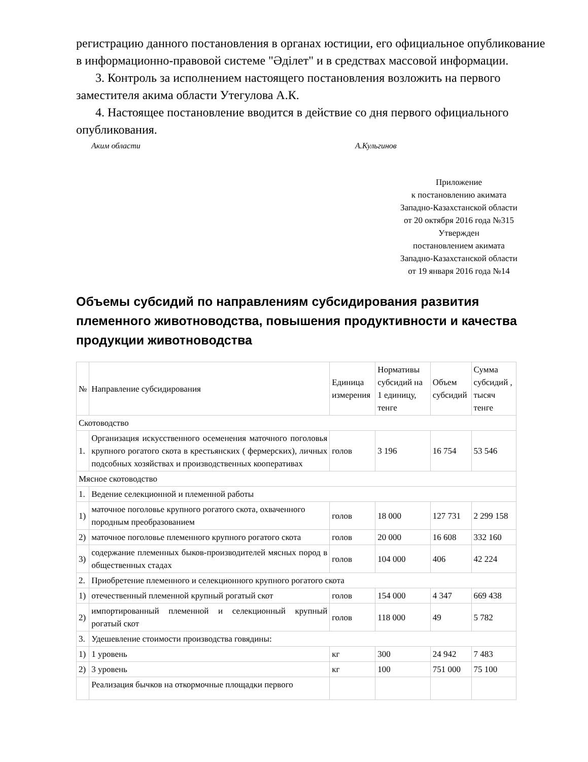регистрацию данного постановления в органах юстиции, его официальное опубликование в информационно-правовой системе "Әділет" и в средствах массовой информации.
3. Контроль за исполнением настоящего постановления возложить на первого заместителя акима области Утегулова А.К.
4. Настоящее постановление вводится в действие со дня первого официального опубликования.
Аким области А.Кульгинов
Приложение
к постановлению акимата
Западно-Казахстанской области
от 20 октября 2016 года №315
Утвержден
постановлением акимата
Западно-Казахстанской области
от 19 января 2016 года №14
Объемы субсидий по направлениям субсидирования развития племенного животноводства, повышения продуктивности и качества продукции животноводства
| № | Направление субсидирования | Единица измерения | Нормативы субсидий на 1 единицу, тенге | Объем субсидий | Сумма субсидий , тысяч тенге |
| --- | --- | --- | --- | --- | --- |
| Скотоводство | | | | | |
| 1. | Организация искусственного осеменения маточного поголовья крупного рогатого скота в крестьянских ( фермерских), личных подсобных хозяйствах и производственных кооперативах | голов | 3 196 | 16 754 | 53 546 |
| Мясное скотоводство | | | | | |
| 1. | Ведение селекционной и племенной работы | | | | |
| 1) | маточное поголовье крупного рогатого скота, охваченного породным преобразованием | голов | 18 000 | 127 731 | 2 299 158 |
| 2) | маточное поголовье племенного крупного рогатого скота | голов | 20 000 | 16 608 | 332 160 |
| 3) | содержание племенных быков-производителей мясных пород в общественных стадах | голов | 104 000 | 406 | 42 224 |
| 2. | Приобретение племенного и селекционного крупного рогатого скота | | | | |
| 1) | отечественный племенной крупный рогатый скот | голов | 154 000 | 4 347 | 669 438 |
| 2) | импортированный племенной и селекционный крупный рогатый скот | голов | 118 000 | 49 | 5 782 |
| 3. | Удешевление стоимости производства говядины: | | | | |
| 1) | 1 уровень | кг | 300 | 24 942 | 7 483 |
| 2) | 3 уровень | кг | 100 | 751 000 | 75 100 |
| | Реализация бычков на откормочные площадки первого | | | | |